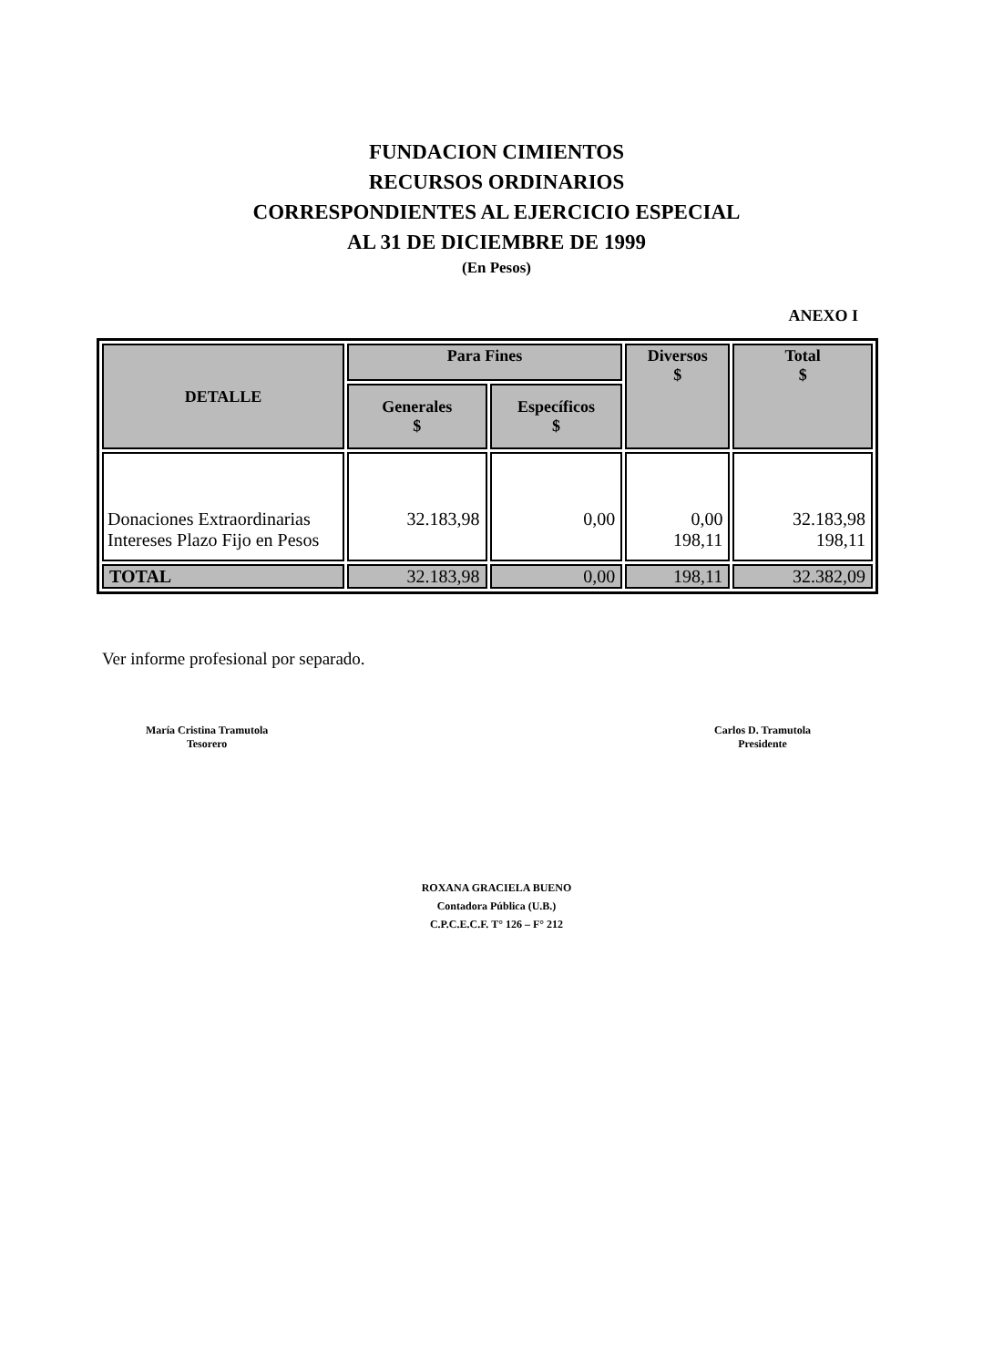FUNDACION CIMIENTOS
RECURSOS ORDINARIOS
CORRESPONDIENTES AL EJERCICIO ESPECIAL
AL 31 DE DICIEMBRE DE 1999
(En Pesos)
ANEXO I
| DETALLE | Para Fines | | Diversos $ | Total $ |
| --- | --- | --- | --- | --- |
| | Generales $ | Específicos $ | | |
| Donaciones Extraordinarias Intereses Plazo Fijo en Pesos | 32.183,98 | 0,00 | 0,00 198,11 | 32.183,98 198,11 |
| TOTAL | 32.183,98 | 0,00 | 198,11 | 32.382,09 |
Ver informe profesional por separado.
María Cristina Tramutola
Tesorero
Carlos D. Tramutola
Presidente
ROXANA GRACIELA BUENO
Contadora Pública (U.B.)
C.P.C.E.C.F. T° 126 – F° 212